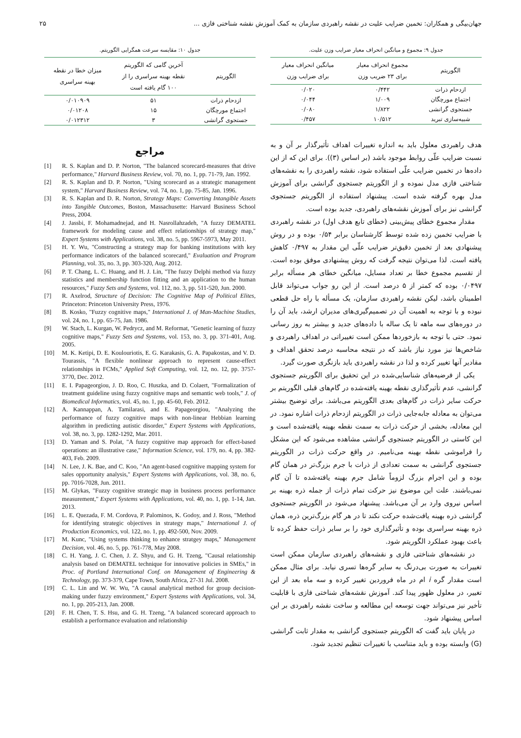جهان‌بیگی و همکاران: تخمین ضرایب علیت در نقشه راهبردی سازمان به کمک آموزش نقشه شناختی فازی ... ۲۵
جدول ۹: مجموع و میانگین انحراف معیار ضرایب وزن علیت.
| الگوریتم | مجموع انحراف معیار برای ۲۳ ضریب وزن | میانگین انحراف معیار برای ضرایب وزن |
| --- | --- | --- |
| ازدحام ذرات | ۰/۴۴۲ | ۰/۰۲۰ |
| اجتماع مورچگان | ۱/۰۰۹ | ۰/۰۴۴ |
| جستجوی گرانشی | ۱/۸۲۲ | ۰/۰۸۰ |
| شبیه‌سازی تبرید | ۱۰/۵۱۲ | ۰/۴۵۷ |
هدف راهبردی معلول باید به اندازه تغییرات اهداف تأثیرگذار بر آن و به نسبت ضرایب علّی روابط موجود باشد (بر اساس (۳)). برای این که از این داده‌ها در تخمین ضرایب علّی استفاده شود، نقشه راهبردی را به نقشه‌های شناختی فازی مدل نموده و از الگوریتم جستجوی گرانشی برای آموزش مدل بهره گرفته شده است. پیشنهاد استفاده از الگوریتم جستجوی گرانشی نیز برای آموزش نقشه‌های راهبردی، جدید بوده است.
مقدار مجموع خطای پیش‌بینی (خطای تابع هدف اول) در نقشه راهبردی با ضرایب تخمین زده شده توسط کارشناسان برابر ۰/۵۴ بوده و در روش پیشنهادی بعد از تخمین دقیق‌تر ضرایب علّی این مقدار به ۰/۴۹۷ کاهش یافته است. لذا می‌توان نتیجه گرفت که روش پیشنهادی موفق بوده است. از تقسیم مجموع خطا بر تعداد مسایل، میانگین خطای هر مسأله برابر ۰/۰۴۹۷ بوده که کمتر از ۵ درصد است. از این رو جواب می‌تواند قابل اطمینان باشد، لیکن نقشه راهبردی سازمان، یک مسأله با راه حل قطعی نبوده و با توجه به اهمیت آن در تصمیم‌گیری‌های مدیران ارشد، باید آن را در دوره‌های سه ماهه تا یک ساله با داده‌های جدید و بیشتر به روز رسانی نمود. حتی با توجه به بازخوردها ممکن است تغییراتی در اهداف راهبردی و شاخص‌ها نیز مورد نیاز باشد که در نتیجه محاسبه درصد تحقق اهداف و مقادیر آنها تغییر کرده و لذا در نقشه راهبردی باید بازنگری صورت گیرد.
یکی از فرضیه‌های شناسایی‌شده در این تحقیق برای الگوریتم جستجوی گرانشی، عدم تأثیرگذاری نقطه بهینه یافته‌شده در گام‌های قبلی الگوریتم بر حرکت سایر ذرات در گام‌های بعدی الگوریتم می‌باشد. برای توضیح بیشتر می‌توان به معادله جابه‌جایی ذرات در الگوریتم ازدحام ذرات اشاره نمود. در این معادله، بخشی از حرکت ذرات به سمت نقطه بهینه یافته‌شده است و این کاستی در الگوریتم جستجوی گرانشی مشاهده می‌شود که این مشکل را فراموشی نقطه بهینه می‌نامیم. در واقع حرکت ذرات در الگوریتم جستجوی گرانشی به سمت تعدادی از ذرات با جرم بزرگ‌تر در همان گام بوده و این اجرام بزرگ لزوماً شامل جرم بهینه یافته‌شده تا آن گام نمی‌باشند. علت این موضوع نیز حرکت تمام ذرات از جمله ذره بهینه بر اساس نیروی وارد بر آن می‌باشد. پیشنهاد می‌شود در الگوریتم جستجوی گرانشی ذره بهینه یافت‌شده حرکت نکند تا در هر گام بزرگ‌ترین ذره، همان ذره بهینه سراسری بوده و تأثیرگذاری خود را بر سایر ذرات حفظ کرده تا باعث بهبود عملکرد الگوریتم شود.
در نقشه‌های شناختی فازی و نقشه‌های راهبردی سازمان ممکن است تغییرات به صورت بی‌درنگ به سایر گره‌ها تسری نیابد. برای مثال ممکن است مقدار گره i ام در ماه فروردین تغییر کرده و سه ماه بعد از این تغییر، در معلول ظهور پیدا کند. آموزش نقشه‌های شناختی فازی با قابلیت تأخیر نیز می‌تواند جهت توسعه این مطالعه و ساخت نقشه راهبردی بر این اساس پیشنهاد شود.
در پایان باید گفت که الگوریتم جستجوی گرانشی به مقدار ثابت گرانشی (G) وابسته بوده و باید متناسب با تغییرات تنظیم تجدید شود.
جدول ۱۰: مقایسه سرعت همگرایی الگوریتم.
| الگوریتم | آخرین گامی که الگوریتم نقطه بهینه سراسری را از ۱۰۰ گام یافته است | میزان خطا در نقطه بهینه سراسری |
| --- | --- | --- |
| ازدحام ذرات | ۵۱ | ۰/۰۱۰۹۰۹ |
| اجتماع مورچگان | ۱۵ | ۰/۰۱۲۰۸ |
| جستجوی گرانشی | ۳ | ۰/۰۱۲۳۱۲ |
مراجع
[1] R. S. Kaplan and D. P. Norton, "The balanced scorecard-measures that drive performance," Harvard Business Review, vol. 70, no. 1, pp. 71-79, Jan. 1992.
[2] R. S. Kaplan and D. P. Norton, "Using scorecard as a strategic management system," Harvard Business Review, vol. 74, no. 1, pp. 75-85, Jan. 1996.
[3] R. S. Kaplan and D. R. Norton, Strategy Maps: Converting Intangible Assets into Tangible Outcomes, Boston, Massachusette: Harvard Business School Press, 2004.
[4] J. Jassbi, F. Mohamadnejad, and H. Nasrollahzadeh, "A fuzzy DEMATEL framework for modeling cause and effect relationships of strategy map," Expert Systems with Applications, vol. 38, no. 5, pp. 5967-5973, May 2011.
[5] H. Y. Wu, "Constructing a strategy map for banking institutions with key performance indicators of the balanced scorecard," Evaluation and Program Planning, vol. 35, no. 3, pp. 303-320, Aug. 2012.
[6] P. T. Chang, L. C. Huang, and H. J. Lin, "The fuzzy Delphi method via fuzzy statistics and membership function fitting and an application to the human resources," Fuzzy Sets and Systems, vol. 112, no. 3, pp. 511-520, Jun. 2000.
[7] R. Axelrod, Structure of Decision: The Cognitive Map of Political Elites, Princeton: Princeton University Press, 1976.
[8] B. Kosko, "Fuzzy cognitive maps," International J. of Man-Machine Studies, vol. 24, no. 1, pp. 65-75, Jan. 1986.
[9] W. Stach, L. Kurgan, W. Pedrycz, and M. Reformat, "Genetic learning of fuzzy cognitive maps," Fuzzy Sets and Systems, vol. 153, no. 3, pp. 371-401, Aug. 2005.
[10]
M. K. Ketipi, D. E. Koulouriotis, E. G. Karakasis, G. A. Papakostas, and V. D. Tourassis, "A flexible nonlinear approach to represent cause-effect relationships in FCMs," Applied Soft Computing, vol. 12, no. 12, pp. 3757-3770, Dec. 2012.
[11]
E. I. Papageorgiou, J. D. Roo, C. Huszka, and D. Colaert, "Formalization of treatment guideline using fuzzy cognitive maps and semantic web tools," J. of Biomedical Informatics, vol. 45, no. 1, pp. 45-60, Feb. 2012.
[12]
A. Kannappan, A. Tamilarasi, and E. Papageorgiou, "Analyzing the performance of fuzzy cognitive maps with non-linear Hebbian learning algorithm in predicting autistic disorder," Expert Systems with Applications, vol. 38, no. 3, pp. 1282-1292, Mar. 2011.
[13]
D. Yaman and S. Polat, "A fuzzy cognitive map approach for effect-based operations: an illustrative case," Information Science, vol. 179, no. 4, pp. 382-403, Feb. 2009.
[14]
N. Lee, J. K. Bae, and C. Koo, "An agent-based cognitive mapping system for sales opportunity analysis," Expert Systems with Applications, vol. 38, no. 6, pp. 7016-7028, Jun. 2011.
[15]
M. Glykas, "Fuzzy cognitive strategic map in business process performance measurement," Expert Systems with Applications, vol. 40, no. 1, pp. 1-14, Jan. 2013.
[16]
L. E. Quezada, F. M. Cordova, P. Palominos, K. Godoy, and J. Ross, "Method for identifying strategic objectives in strategy maps," International J. of Production Economics, vol. 122, no. 1, pp. 492-500, Nov. 2009.
[17]
M. Kunc, "Using systems thinking to enhance stratgey maps," Management Decision, vol. 46, no. 5, pp. 761-778, May 2008.
[18]
C. H. Yang, J. C. Chen, J. Z. Shyu, and G. H. Tzeng, "Causal relationship analysis based on DEMATEL technique for innovative policies in SMEs," in Proc. of Portland International Conf. on Management of Engineering & Technology, pp. 373-379, Cape Town, South Africa, 27-31 Jul. 2008.
[19]
C. L. Lin and W. W. Wu, "A causal analytical method for group decision-making under fuzzy environment," Expert Systems with Applications, vol. 34, no. 1, pp. 205-213, Jan. 2008.
[20]
F. H. Chen, T. S. Hsu, and G. H. Tzeng, "A balanced scorecard approach to establish a performance evaluation and relationship